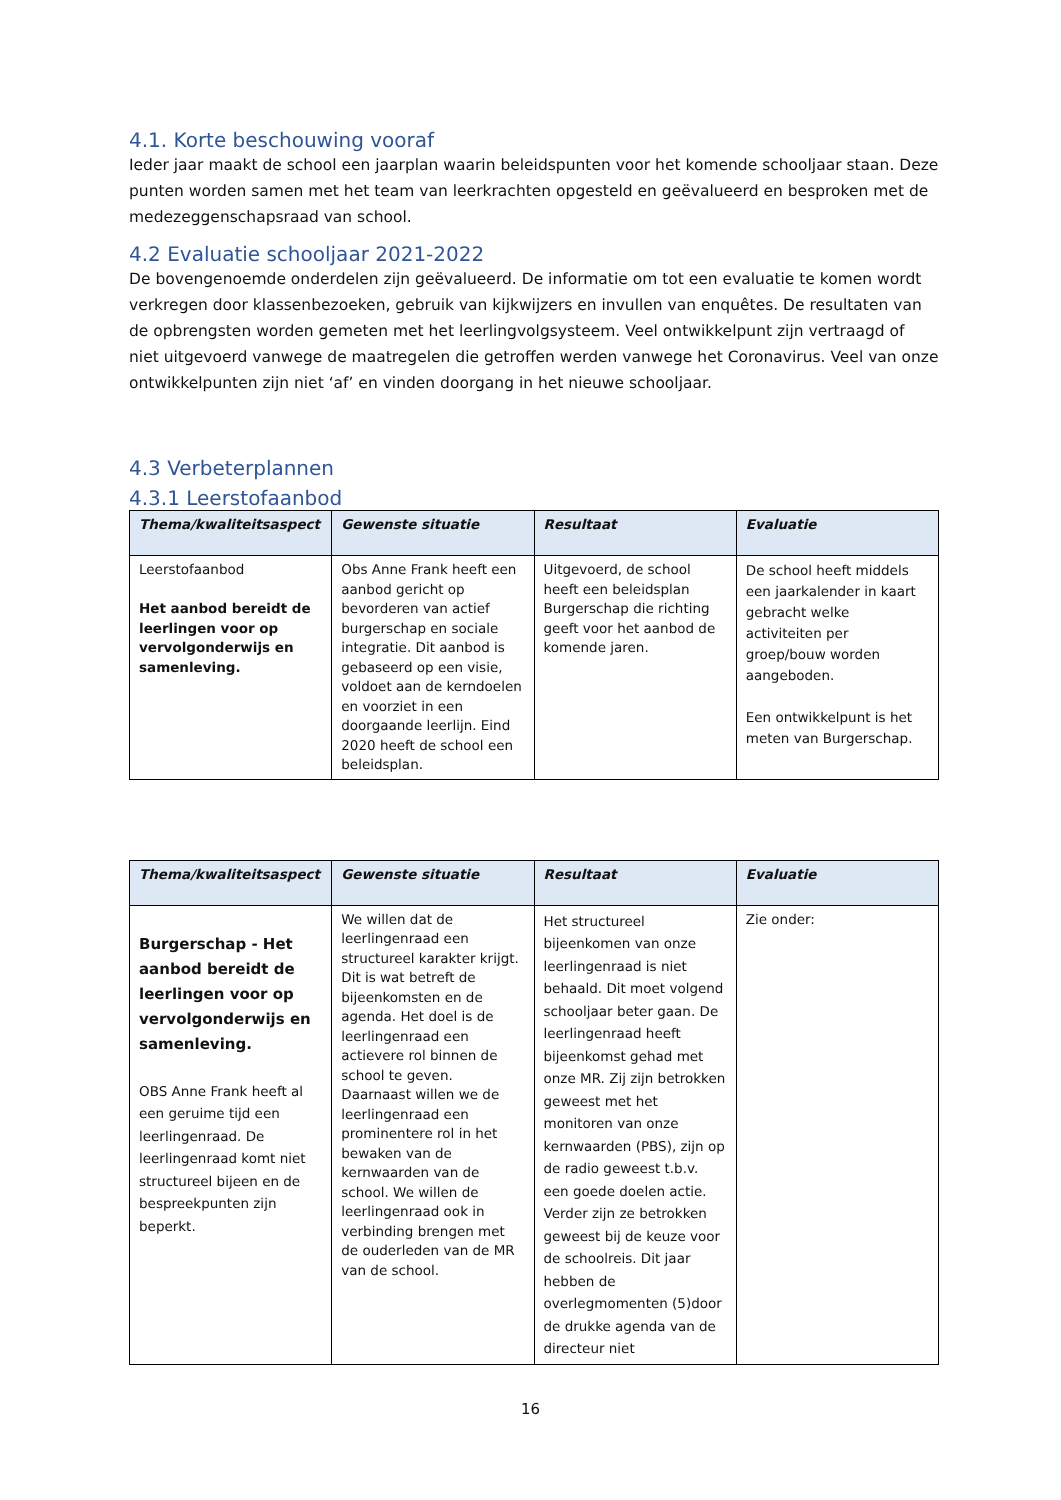4.1. Korte beschouwing vooraf
Ieder jaar maakt de school een jaarplan waarin beleidspunten voor het komende schooljaar staan. Deze punten worden samen met het team van leerkrachten opgesteld en geëvalueerd en besproken met de medezeggenschapsraad van school.
4.2 Evaluatie schooljaar 2021-2022
De bovengenoemde onderdelen zijn geëvalueerd. De informatie om tot een evaluatie te komen wordt verkregen door klassenbezoeken, gebruik van kijkwijzers en invullen van enquêtes. De resultaten van de opbrengsten worden gemeten met het leerlingvolgsysteem. Veel ontwikkelpunt zijn vertraagd of niet uitgevoerd vanwege de maatregelen die getroffen werden vanwege het Coronavirus. Veel van onze ontwikkelpunten zijn niet ‘af’ en vinden doorgang in het nieuwe schooljaar.
4.3 Verbeterplannen
4.3.1 Leerstofaanbod
| Thema/kwaliteitsaspect | Gewenste situatie | Resultaat | Evaluatie |
| --- | --- | --- | --- |
| Leerstofaanbod Het aanbod bereidt de leerlingen voor op vervolgonderwijs en samenleving. | Obs Anne Frank heeft een aanbod gericht op bevorderen van actief burgerschap en sociale integratie. Dit aanbod is gebaseerd op een visie, voldoet aan de kerndoelen en voorziet in een doorgaande leerlijn. Eind 2020 heeft de school een beleidsplan. | Uitgevoerd, de school heeft een beleidsplan Burgerschap die richting geeft voor het aanbod de komende jaren. | De school heeft middels een jaarkalender in kaart gebracht welke activiteiten per groep/bouw worden aangeboden. Een ontwikkelpunt is het meten van Burgerschap. |
| Thema/kwaliteitsaspect | Gewenste situatie | Resultaat | Evaluatie |
| --- | --- | --- | --- |
| Burgerschap - Het aanbod bereidt de leerlingen voor op vervolgonderwijs en samenleving. OBS Anne Frank heeft al een geruime tijd een leerlingenraad. De leerlingenraad komt niet structureel bijeen en de bespreekpunten zijn beperkt. | We willen dat de leerlingenraad een structureel karakter krijgt. Dit is wat betreft de bijeenkomsten en de agenda. Het doel is de leerlingenraad een actievere rol binnen de school te geven. Daarnaast willen we de leerlingenraad een prominentere rol in het bewaken van de kernwaarden van de school. We willen de leerlingenraad ook in verbinding brengen met de ouderleden van de MR van de school. | Het structureel bijeenkomen van onze leerlingenraad is niet behaald. Dit moet volgend schooljaar beter gaan. De leerlingenraad heeft bijeenkomst gehad met onze MR. Zij zijn betrokken geweest met het monitoren van onze kernwaarden (PBS), zijn op de radio geweest t.b.v. een goede doelen actie. Verder zijn ze betrokken geweest bij de keuze voor de schoolreis. Dit jaar hebben de overlegmomenten (5)door de drukke agenda van de directeur niet | Zie onder: |
16